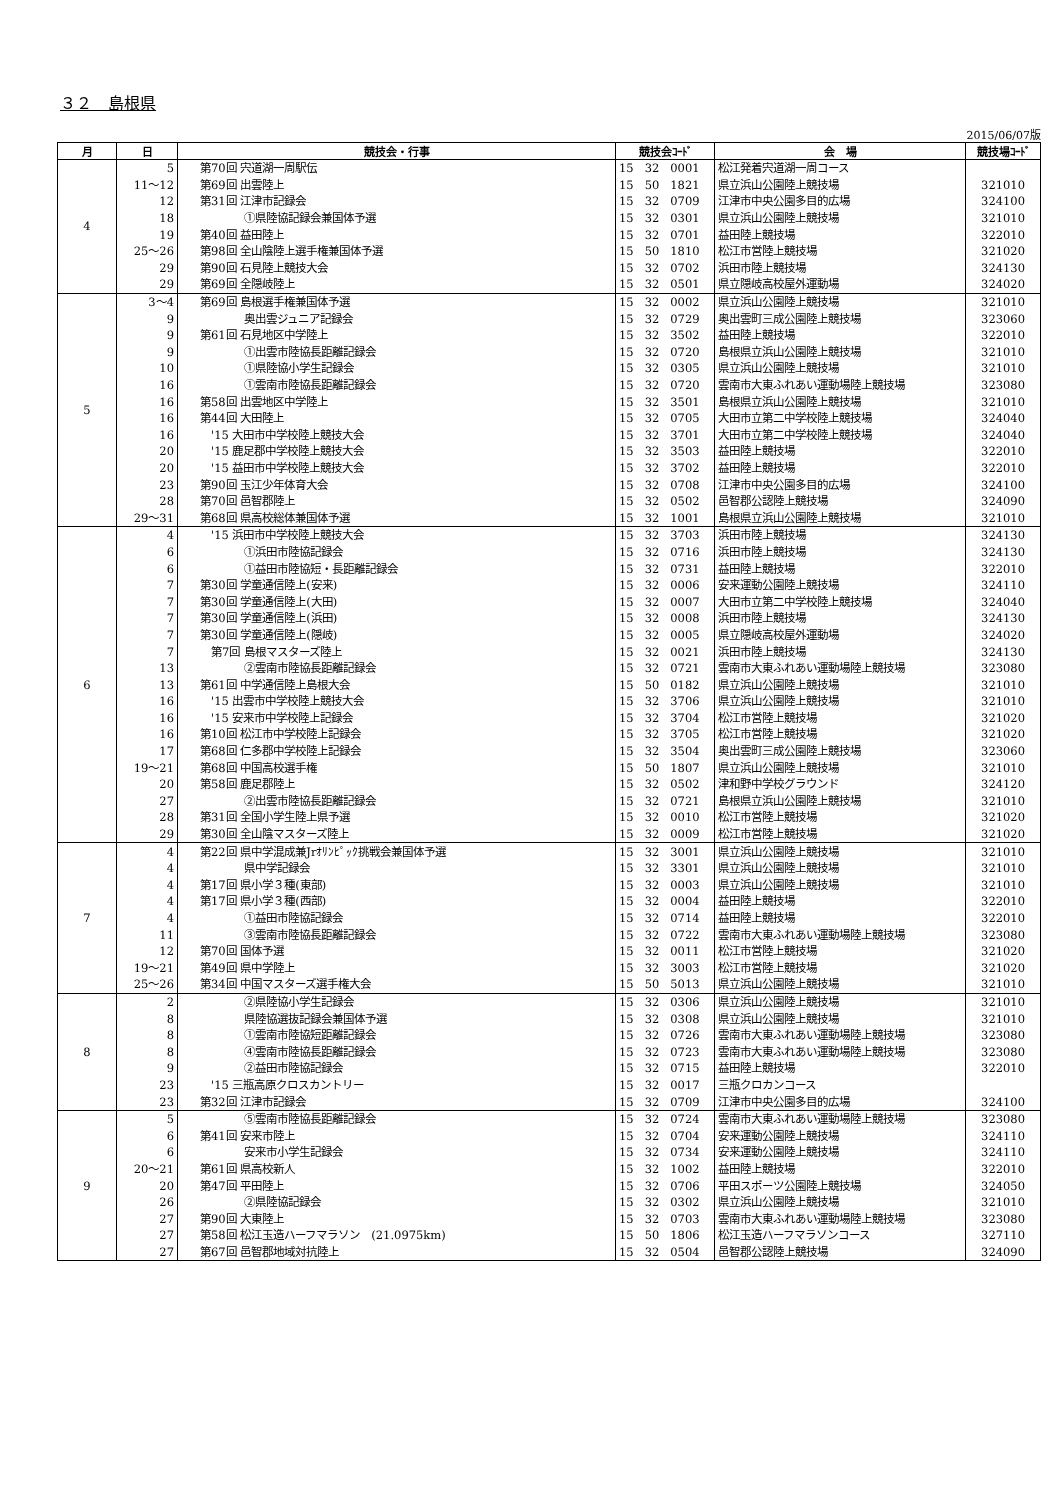３２　島根県
2015/06/07版
| 月 | 日 | 競技会・行事 | 競技会ｺｰﾄﾞ | 会 場 | 競技場ｺｰﾄﾞ |
| --- | --- | --- | --- | --- | --- |
| 4 | 5 | 第70回 宍道湖一周駅伝 | 15 32 0001 | 松江発着宍道湖一周コース | |
| | 11～12 | 第69回 出雲陸上 | 15 50 1821 | 県立浜山公園陸上競技場 | 321010 |
| | 12 | 第31回 江津市記録会 | 15 32 0709 | 江津市中央公園多目的広場 | 324100 |
| | 18 | ①県陸協記録会兼国体予選 | 15 32 0301 | 県立浜山公園陸上競技場 | 321010 |
| | 19 | 第40回 益田陸上 | 15 32 0701 | 益田陸上競技場 | 322010 |
| | 25～26 | 第98回 全山陰陸上選手権兼国体予選 | 15 50 1810 | 松江市営陸上競技場 | 321020 |
| | 29 | 第90回 石見陸上競技大会 | 15 32 0702 | 浜田市陸上競技場 | 324130 |
| | 29 | 第69回 全隠岐陸上 | 15 32 0501 | 県立隠岐高校屋外運動場 | 324020 |
| 5 | 3～4 | 第69回 島根選手権兼国体予選 | 15 32 0002 | 県立浜山公園陸上競技場 | 321010 |
| | 9 | 奥出雲ジュニア記録会 | 15 32 0729 | 奥出雲町三成公園陸上競技場 | 323060 |
| | 9 | 第61回 石見地区中学陸上 | 15 32 3502 | 益田陸上競技場 | 322010 |
| | 9 | ①出雲市陸協長距離記録会 | 15 32 0720 | 島根県立浜山公園陸上競技場 | 321010 |
| | 10 | ①県陸協小学生記録会 | 15 32 0305 | 県立浜山公園陸上競技場 | 321010 |
| | 16 | ①雲南市陸協長距離記録会 | 15 32 0720 | 雲南市大東ふれあい運動場陸上競技場 | 323080 |
| | 16 | 第58回 出雲地区中学陸上 | 15 32 3501 | 島根県立浜山公園陸上競技場 | 321010 |
| | 16 | 第44回 大田陸上 | 15 32 0705 | 大田市立第二中学校陸上競技場 | 324040 |
| | 16 | '15 大田市中学校陸上競技大会 | 15 32 3701 | 大田市立第二中学校陸上競技場 | 324040 |
| | 20 | '15 鹿足郡中学校陸上競技大会 | 15 32 3503 | 益田陸上競技場 | 322010 |
| | 20 | '15 益田市中学校陸上競技大会 | 15 32 3702 | 益田陸上競技場 | 322010 |
| | 23 | 第90回 玉江少年体育大会 | 15 32 0708 | 江津市中央公園多目的広場 | 324100 |
| | 28 | 第70回 邑智郡陸上 | 15 32 0502 | 邑智郡公認陸上競技場 | 324090 |
| | 29～31 | 第68回 県高校総体兼国体予選 | 15 32 1001 | 島根県立浜山公園陸上競技場 | 321010 |
| 6 | 4 | '15 浜田市中学校陸上競技大会 | 15 32 3703 | 浜田市陸上競技場 | 324130 |
| | 6 | ①浜田市陸協記録会 | 15 32 0716 | 浜田市陸上競技場 | 324130 |
| | 6 | ①益田市陸協短・長距離記録会 | 15 32 0731 | 益田陸上競技場 | 322010 |
| | 7 | 第30回 学童通信陸上(安来) | 15 32 0006 | 安来運動公園陸上競技場 | 324110 |
| | 7 | 第30回 学童通信陸上(大田) | 15 32 0007 | 大田市立第二中学校陸上競技場 | 324040 |
| | 7 | 第30回 学童通信陸上(浜田) | 15 32 0008 | 浜田市陸上競技場 | 324130 |
| | 7 | 第30回 学童通信陸上(隠岐) | 15 32 0005 | 県立隠岐高校屋外運動場 | 324020 |
| | 7 | 第7回 島根マスターズ陸上 | 15 32 0021 | 浜田市陸上競技場 | 324130 |
| | 13 | ②雲南市陸協長距離記録会 | 15 32 0721 | 雲南市大東ふれあい運動場陸上競技場 | 323080 |
| | 13 | 第61回 中学通信陸上島根大会 | 15 50 0182 | 県立浜山公園陸上競技場 | 321010 |
| | 16 | '15 出雲市中学校陸上競技大会 | 15 32 3706 | 県立浜山公園陸上競技場 | 321010 |
| | 16 | '15 安来市中学校陸上記録会 | 15 32 3704 | 松江市営陸上競技場 | 321020 |
| | 16 | 第10回 松江市中学校陸上記録会 | 15 32 3705 | 松江市営陸上競技場 | 321020 |
| | 17 | 第68回 仁多郡中学校陸上記録会 | 15 32 3504 | 奥出雲町三成公園陸上競技場 | 323060 |
| | 19～21 | 第68回 中国高校選手権 | 15 50 1807 | 県立浜山公園陸上競技場 | 321010 |
| | 20 | 第58回 鹿足郡陸上 | 15 32 0502 | 津和野中学校グラウンド | 324120 |
| | 27 | ②出雲市陸協長距離記録会 | 15 32 0721 | 島根県立浜山公園陸上競技場 | 321010 |
| | 28 | 第31回 全国小学生陸上県予選 | 15 32 0010 | 松江市営陸上競技場 | 321020 |
| | 29 | 第30回 全山陰マスターズ陸上 | 15 32 0009 | 松江市営陸上競技場 | 321020 |
| 7 | 4 | 第22回 県中学混成兼Jrｵﾘﾝﾋﾟｯｸ挑戦会兼国体予選 | 15 32 3001 | 県立浜山公園陸上競技場 | 321010 |
| | 4 | 県中学記録会 | 15 32 3301 | 県立浜山公園陸上競技場 | 321010 |
| | 4 | 第17回 県小学３種(東部) | 15 32 0003 | 県立浜山公園陸上競技場 | 321010 |
| | 4 | 第17回 県小学３種(西部) | 15 32 0004 | 益田陸上競技場 | 322010 |
| | 4 | ①益田市陸協記録会 | 15 32 0714 | 益田陸上競技場 | 322010 |
| | 11 | ③雲南市陸協長距離記録会 | 15 32 0722 | 雲南市大東ふれあい運動場陸上競技場 | 323080 |
| | 12 | 第70回 国体予選 | 15 32 0011 | 松江市営陸上競技場 | 321020 |
| | 19～21 | 第49回 県中学陸上 | 15 32 3003 | 松江市営陸上競技場 | 321020 |
| | 25～26 | 第34回 中国マスターズ選手権大会 | 15 50 5013 | 県立浜山公園陸上競技場 | 321010 |
| 8 | 2 | ②県陸協小学生記録会 | 15 32 0306 | 県立浜山公園陸上競技場 | 321010 |
| | 8 | 県陸協選抜記録会兼国体予選 | 15 32 0308 | 県立浜山公園陸上競技場 | 321010 |
| | 8 | ①雲南市陸協短距離記録会 | 15 32 0726 | 雲南市大東ふれあい運動場陸上競技場 | 323080 |
| | 8 | ④雲南市陸協長距離記録会 | 15 32 0723 | 雲南市大東ふれあい運動場陸上競技場 | 323080 |
| | 9 | ②益田市陸協記録会 | 15 32 0715 | 益田陸上競技場 | 322010 |
| | 23 | '15 三瓶高原クロスカントリー | 15 32 0017 | 三瓶クロカンコース | |
| | 23 | 第32回 江津市記録会 | 15 32 0709 | 江津市中央公園多目的広場 | 324100 |
| 9 | 5 | ⑤雲南市陸協長距離記録会 | 15 32 0724 | 雲南市大東ふれあい運動場陸上競技場 | 323080 |
| | 6 | 第41回 安来市陸上 | 15 32 0704 | 安来運動公園陸上競技場 | 324110 |
| | 6 | 安来市小学生記録会 | 15 32 0734 | 安来運動公園陸上競技場 | 324110 |
| | 20～21 | 第61回 県高校新人 | 15 32 1002 | 益田陸上競技場 | 322010 |
| | 20 | 第47回 平田陸上 | 15 32 0706 | 平田スポーツ公園陸上競技場 | 324050 |
| | 26 | ②県陸協記録会 | 15 32 0302 | 県立浜山公園陸上競技場 | 321010 |
| | 27 | 第90回 大東陸上 | 15 32 0703 | 雲南市大東ふれあい運動場陸上競技場 | 323080 |
| | 27 | 第58回 松江玉造ハーフマラソン (21.0975km) | 15 50 1806 | 松江玉造ハーフマラソンコース | 327110 |
| | 27 | 第67回 邑智郡地域対抗陸上 | 15 32 0504 | 邑智郡公認陸上競技場 | 324090 |